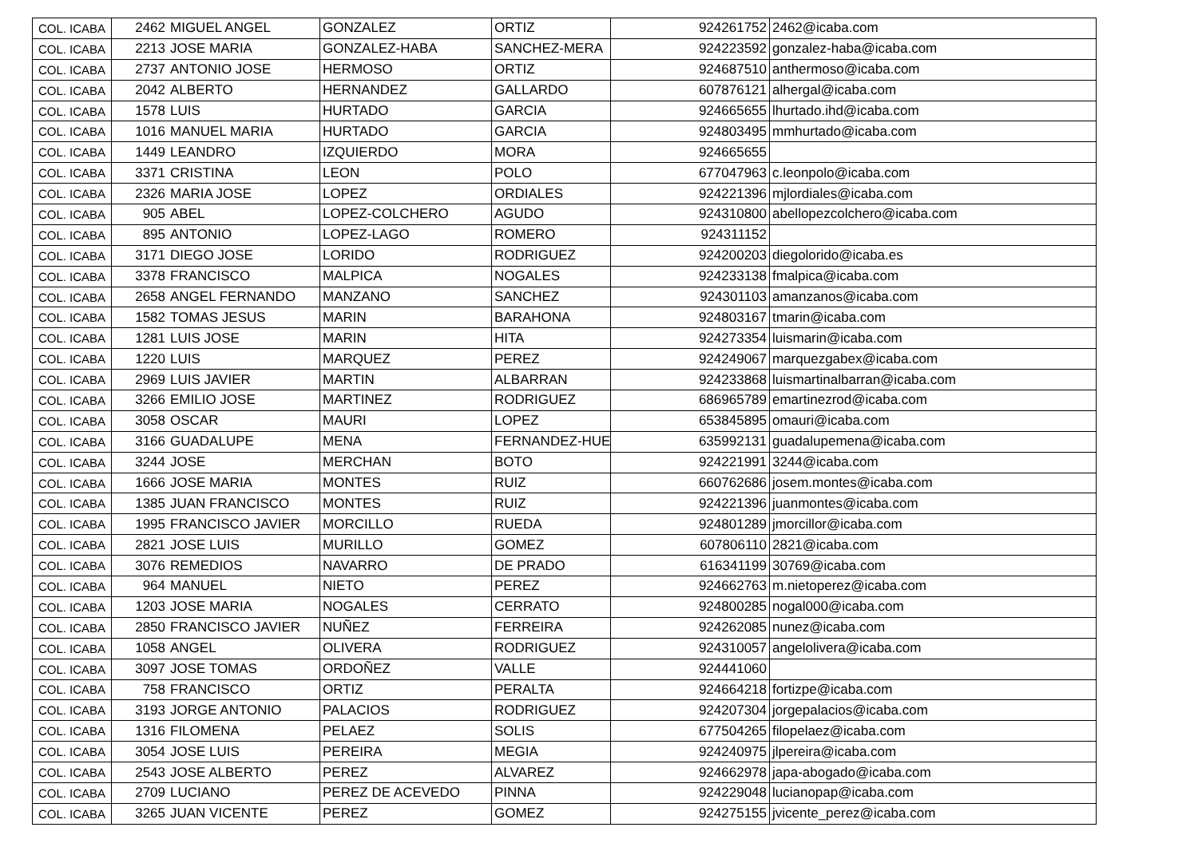| COL. ICABA | 2462 | MIGUEL ANGEL | GONZALEZ | ORTIZ | 924261752 | 2462@icaba.com |
| COL. ICABA | 2213 | JOSE MARIA | GONZALEZ-HABA | SANCHEZ-MERA | 924223592 | gonzalez-haba@icaba.com |
| COL. ICABA | 2737 | ANTONIO JOSE | HERMOSO | ORTIZ | 924687510 | anthermoso@icaba.com |
| COL. ICABA | 2042 | ALBERTO | HERNANDEZ | GALLARDO | 607876121 | alhergal@icaba.com |
| COL. ICABA | 1578 | LUIS | HURTADO | GARCIA | 924665655 | lhurtado.ihd@icaba.com |
| COL. ICABA | 1016 | MANUEL MARIA | HURTADO | GARCIA | 924803495 | mmhurtado@icaba.com |
| COL. ICABA | 1449 | LEANDRO | IZQUIERDO | MORA | 924665655 | |
| COL. ICABA | 3371 | CRISTINA | LEON | POLO | 677047963 | c.leonpolo@icaba.com |
| COL. ICABA | 2326 | MARIA JOSE | LOPEZ | ORDIALES | 924221396 | mjlordiales@icaba.com |
| COL. ICABA | 905 | ABEL | LOPEZ-COLCHERO | AGUDO | 924310800 | abellopezcolchero@icaba.com |
| COL. ICABA | 895 | ANTONIO | LOPEZ-LAGO | ROMERO | 924311152 | |
| COL. ICABA | 3171 | DIEGO JOSE | LORIDO | RODRIGUEZ | 924200203 | diegolorido@icaba.es |
| COL. ICABA | 3378 | FRANCISCO | MALPICA | NOGALES | 924233138 | fmalpica@icaba.com |
| COL. ICABA | 2658 | ANGEL FERNANDO | MANZANO | SANCHEZ | 924301103 | amanzanos@icaba.com |
| COL. ICABA | 1582 | TOMAS JESUS | MARIN | BARAHONA | 924803167 | tmarin@icaba.com |
| COL. ICABA | 1281 | LUIS JOSE | MARIN | HITA | 924273354 | luismarin@icaba.com |
| COL. ICABA | 1220 | LUIS | MARQUEZ | PEREZ | 924249067 | marquezgabex@icaba.com |
| COL. ICABA | 2969 | LUIS JAVIER | MARTIN | ALBARRAN | 924233868 | luismartinalbarran@icaba.com |
| COL. ICABA | 3266 | EMILIO JOSE | MARTINEZ | RODRIGUEZ | 686965789 | emartinezrod@icaba.com |
| COL. ICABA | 3058 | OSCAR | MAURI | LOPEZ | 653845895 | omauri@icaba.com |
| COL. ICABA | 3166 | GUADALUPE | MENA | FERNANDEZ-HUER | 635992131 | guadalupemena@icaba.com |
| COL. ICABA | 3244 | JOSE | MERCHAN | BOTO | 924221991 | 3244@icaba.com |
| COL. ICABA | 1666 | JOSE MARIA | MONTES | RUIZ | 660762686 | josem.montes@icaba.com |
| COL. ICABA | 1385 | JUAN FRANCISCO | MONTES | RUIZ | 924221396 | juanmontes@icaba.com |
| COL. ICABA | 1995 | FRANCISCO JAVIER | MORCILLO | RUEDA | 924801289 | jmorcillor@icaba.com |
| COL. ICABA | 2821 | JOSE LUIS | MURILLO | GOMEZ | 607806110 | 2821@icaba.com |
| COL. ICABA | 3076 | REMEDIOS | NAVARRO | DE PRADO | 616341199 | 30769@icaba.com |
| COL. ICABA | 964 | MANUEL | NIETO | PEREZ | 924662763 | m.nietoperez@icaba.com |
| COL. ICABA | 1203 | JOSE MARIA | NOGALES | CERRATO | 924800285 | nogal000@icaba.com |
| COL. ICABA | 2850 | FRANCISCO JAVIER | NUÑEZ | FERREIRA | 924262085 | nunez@icaba.com |
| COL. ICABA | 1058 | ANGEL | OLIVERA | RODRIGUEZ | 924310057 | angelolivera@icaba.com |
| COL. ICABA | 3097 | JOSE TOMAS | ORDOÑEZ | VALLE | 924441060 | |
| COL. ICABA | 758 | FRANCISCO | ORTIZ | PERALTA | 924664218 | fortizpe@icaba.com |
| COL. ICABA | 3193 | JORGE ANTONIO | PALACIOS | RODRIGUEZ | 924207304 | jorgepalacios@icaba.com |
| COL. ICABA | 1316 | FILOMENA | PELAEZ | SOLIS | 677504265 | filopelaez@icaba.com |
| COL. ICABA | 3054 | JOSE LUIS | PEREIRA | MEGIA | 924240975 | jlpereira@icaba.com |
| COL. ICABA | 2543 | JOSE ALBERTO | PEREZ | ALVAREZ | 924662978 | japa-abogado@icaba.com |
| COL. ICABA | 2709 | LUCIANO | PEREZ DE ACEVEDO | PINNA | 924229048 | lucianopap@icaba.com |
| COL. ICABA | 3265 | JUAN VICENTE | PEREZ | GOMEZ | 924275155 | jvicente_perez@icaba.com |